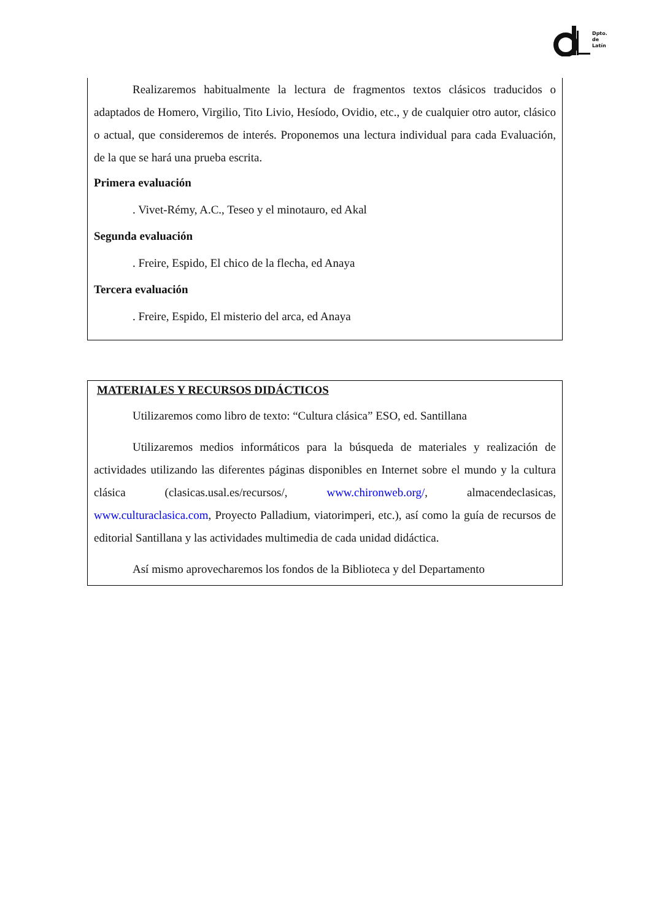Dpto.
de
Latín
Realizaremos habitualmente la lectura de fragmentos textos clásicos traducidos o adaptados de Homero, Virgilio, Tito Livio, Hesíodo, Ovidio, etc., y de cualquier otro autor, clásico o actual, que consideremos de interés. Proponemos una lectura individual para cada Evaluación, de la que se hará una prueba escrita.
Primera evaluación
. Vivet-Rémy, A.C., Teseo y el minotauro, ed Akal
Segunda evaluación
. Freire, Espido, El chico de la flecha, ed Anaya
Tercera evaluación
. Freire, Espido, El misterio del arca, ed Anaya
MATERIALES Y RECURSOS DIDÁCTICOS
Utilizaremos como libro de texto: “Cultura clásica” ESO, ed. Santillana
Utilizaremos medios informáticos para la búsqueda de materiales y realización de actividades utilizando las diferentes páginas disponibles en Internet sobre el mundo y la cultura clásica (clasicas.usal.es/recursos/, www.chironweb.org/, almacendeclasicas, www.culturaclasica.com, Proyecto Palladium, viatorimperi, etc.), así como la guía de recursos de editorial Santillana y las actividades multimedia de cada unidad didáctica.
Así mismo aprovecharemos los fondos de la Biblioteca y del Departamento